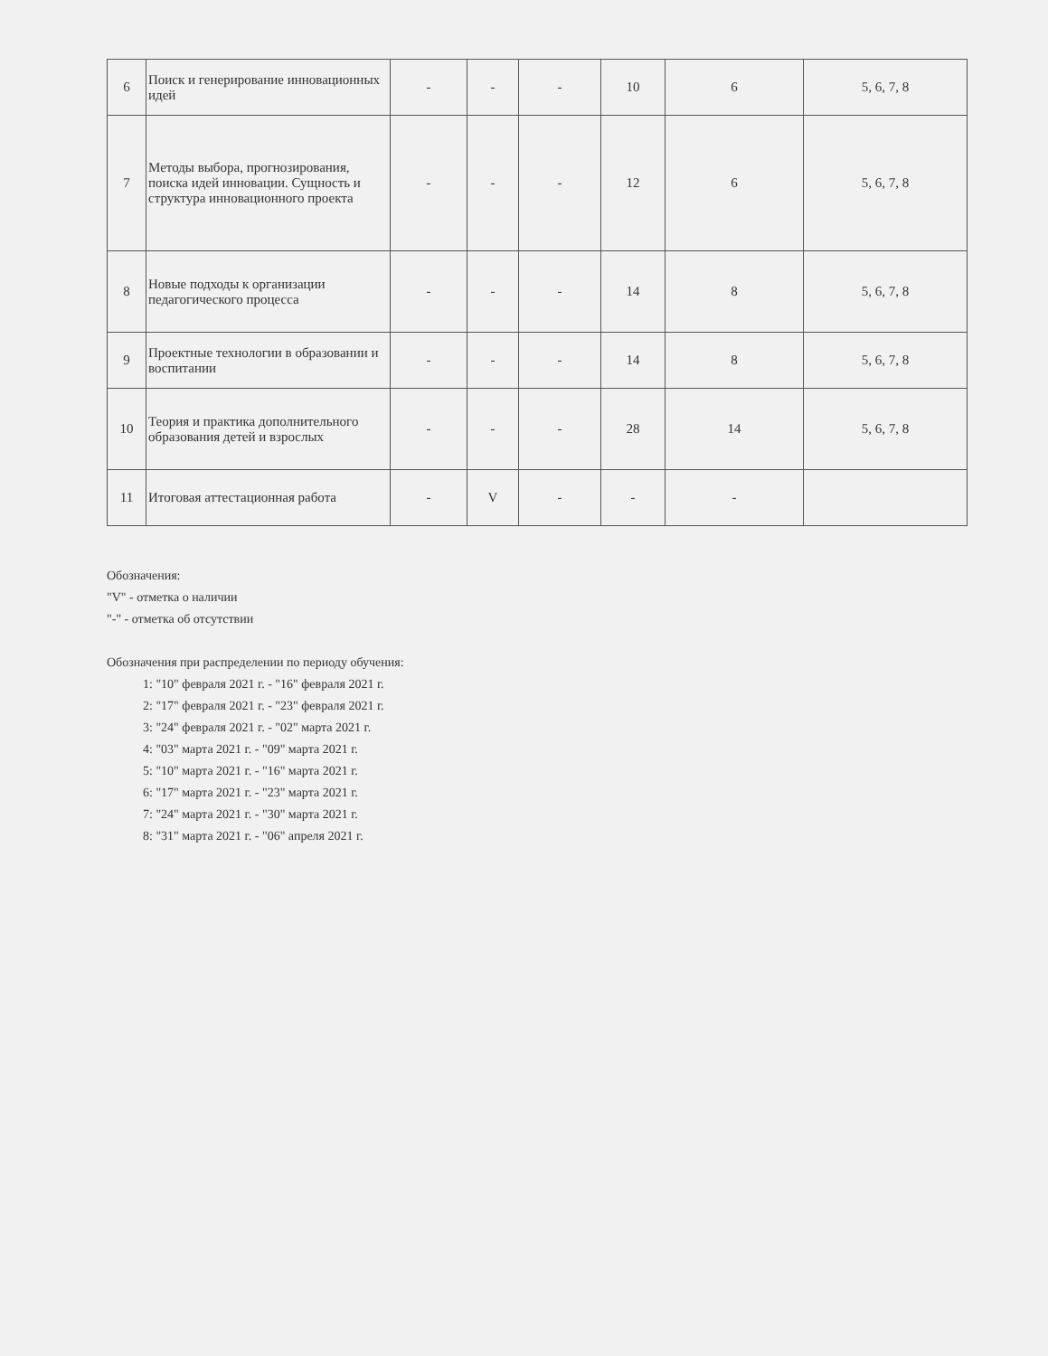| 6 | Поиск и генерирование инновационных идей | - | - | - | 10 | 6 | 5, 6, 7, 8 |
| 7 | Методы выбора, прогнозирования, поиска идей инновации. Сущность и структура инновационного проекта | - | - | - | 12 | 6 | 5, 6, 7, 8 |
| 8 | Новые подходы к организации педагогического процесса | - | - | - | 14 | 8 | 5, 6, 7, 8 |
| 9 | Проектные технологии в образовании и воспитании | - | - | - | 14 | 8 | 5, 6, 7, 8 |
| 10 | Теория и практика дополнительного образования детей и взрослых | - | - | - | 28 | 14 | 5, 6, 7, 8 |
| 11 | Итоговая аттестационная работа | - | V | - | - | - | |
Обозначения:
"V" - отметка о наличии
"-" - отметка об отсутствии
Обозначения при распределении по периоду обучения:
1: "10" февраля 2021 г. - "16" февраля 2021 г.
2: "17" февраля 2021 г. - "23" февраля 2021 г.
3: "24" февраля 2021 г. - "02" марта 2021 г.
4: "03" марта 2021 г. - "09" марта 2021 г.
5: "10" марта 2021 г. - "16" марта 2021 г.
6: "17" марта 2021 г. - "23" марта 2021 г.
7: "24" марта 2021 г. - "30" марта 2021 г.
8: "31" марта 2021 г. - "06" апреля 2021 г.